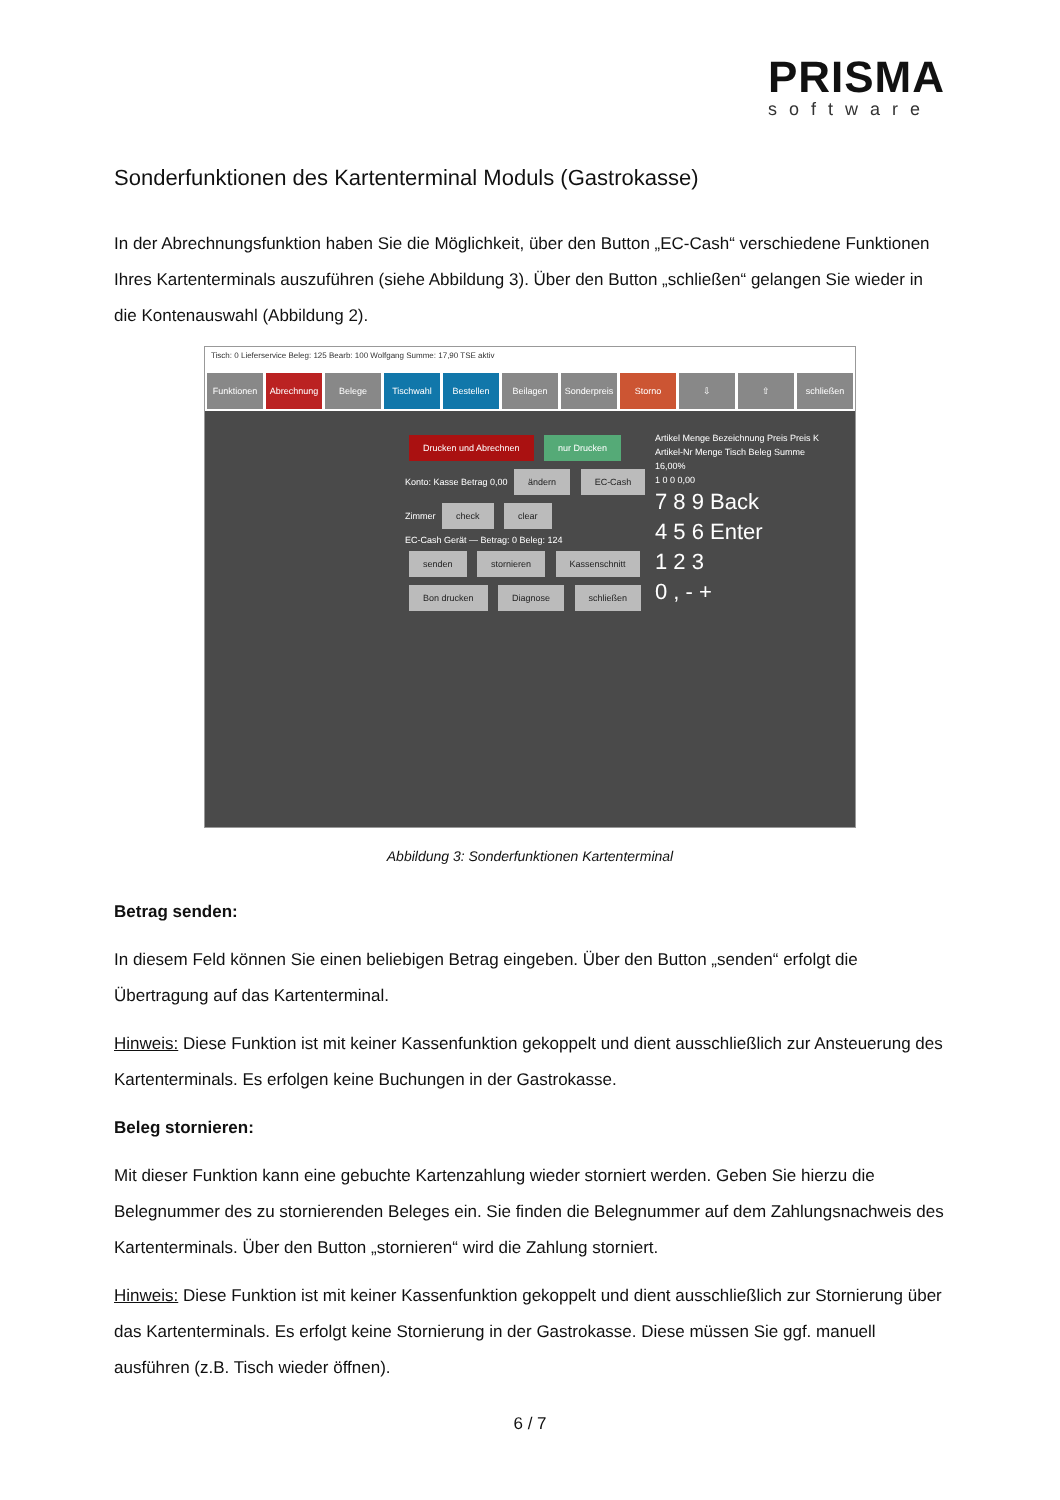PRISMA
software
Sonderfunktionen des Kartenterminal Moduls (Gastrokasse)
In der Abrechnungsfunktion haben Sie die Möglichkeit, über den Button „EC-Cash“ verschiedene Funktionen Ihres Kartenterminals auszuführen (siehe Abbildung 3). Über den Button „schließen“ gelangen Sie wieder in die Kontenauswahl (Abbildung 2).
Tisch: 0 Lieferservice Beleg: 125 Bearb: 100 Wolfgang Summe: 17,90 TSE aktiv
Funktionen Abrechnung Belege Tischwahl Bestellen Beilagen Sonderpreis Storno ⇩ ⇧ schließen
Drucken und Abrechnen nur Drucken
Konto: Kasse Betrag 0,00 ändern EC-Cash Zimmer check clear
EC-Cash Gerät — Betrag: 0 Beleg: 124
senden stornieren Kassenschnitt Bon drucken Diagnose schließen
Artikel Menge Bezeichnung Preis Preis K
Artikel-Nr Menge Tisch Beleg Summe 16,00%
1 0 0 0,00
7 8 9 Back
4 5 6 Enter
1 2 3
0 , - +
Abbildung 3: Sonderfunktionen Kartenterminal
Betrag senden:
In diesem Feld können Sie einen beliebigen Betrag eingeben. Über den Button „senden“ erfolgt die Übertragung auf das Kartenterminal.
Hinweis: Diese Funktion ist mit keiner Kassenfunktion gekoppelt und dient ausschließlich zur Ansteuerung des Kartenterminals. Es erfolgen keine Buchungen in der Gastrokasse.
Beleg stornieren:
Mit dieser Funktion kann eine gebuchte Kartenzahlung wieder storniert werden. Geben Sie hierzu die Belegnummer des zu stornierenden Beleges ein. Sie finden die Belegnummer auf dem Zahlungsnachweis des Kartenterminals. Über den Button „stornieren“ wird die Zahlung storniert.
Hinweis: Diese Funktion ist mit keiner Kassenfunktion gekoppelt und dient ausschließlich zur Stornierung über das Kartenterminals. Es erfolgt keine Stornierung in der Gastrokasse. Diese müssen Sie ggf. manuell ausführen (z.B. Tisch wieder öffnen).
6 / 7